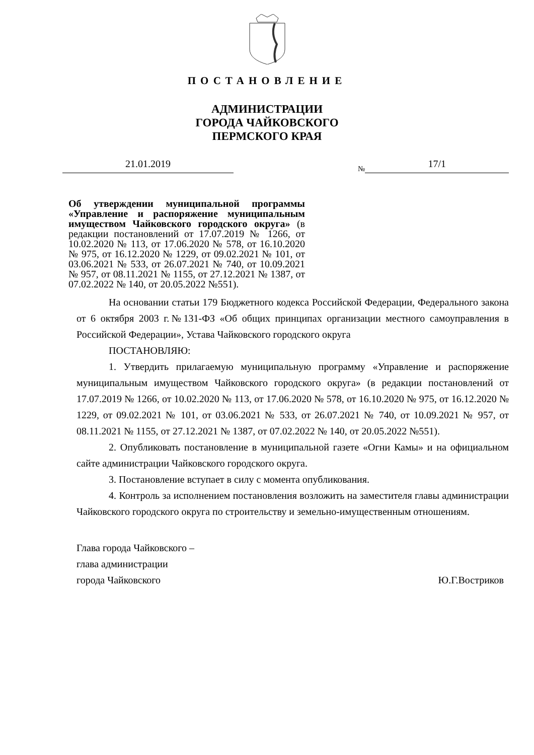ПОСТАНОВЛЕНИЕ
АДМИНИСТРАЦИИ
ГОРОДА ЧАЙКОВСКОГО
ПЕРМСКОГО КРАЯ
21.01.2019
№ 17/1
Об утверждении муниципальной программы «Управление и распоряжение муниципальным имуществом Чайковского городского округа» (в редакции постановлений от 17.07.2019 № 1266, от 10.02.2020 № 113, от 17.06.2020 № 578, от 16.10.2020 № 975, от 16.12.2020 № 1229, от 09.02.2021 № 101, от 03.06.2021 № 533, от 26.07.2021 № 740, от 10.09.2021 № 957, от 08.11.2021 № 1155, от 27.12.2021 № 1387, от 07.02.2022 № 140, от 20.05.2022 №551).
На основании статьи 179 Бюджетного кодекса Российской Федерации, Федерального закона от 6 октября 2003 г.№131-ФЗ «Об общих принципах организации местного самоуправления в Российской Федерации», Устава Чайковского городского округа
ПОСТАНОВЛЯЮ:
1. Утвердить прилагаемую муниципальную программу «Управление и распоряжение муниципальным имуществом Чайковского городского округа» (в редакции постановлений от 17.07.2019 № 1266, от 10.02.2020 № 113, от 17.06.2020 № 578, от 16.10.2020 № 975, от 16.12.2020 № 1229, от 09.02.2021 № 101, от 03.06.2021 № 533, от 26.07.2021 № 740, от 10.09.2021 № 957, от 08.11.2021 № 1155, от 27.12.2021 № 1387, от 07.02.2022 № 140, от 20.05.2022 №551).
2. Опубликовать постановление в муниципальной газете «Огни Камы» и на официальном сайте администрации Чайковского городского округа.
3. Постановление вступает в силу с момента опубликования.
4. Контроль за исполнением постановления возложить на заместителя главы администрации Чайковского городского округа по строительству и земельно-имущественным отношениям.
Глава города Чайковского –
глава администрации
города Чайковского
Ю.Г.Востриков